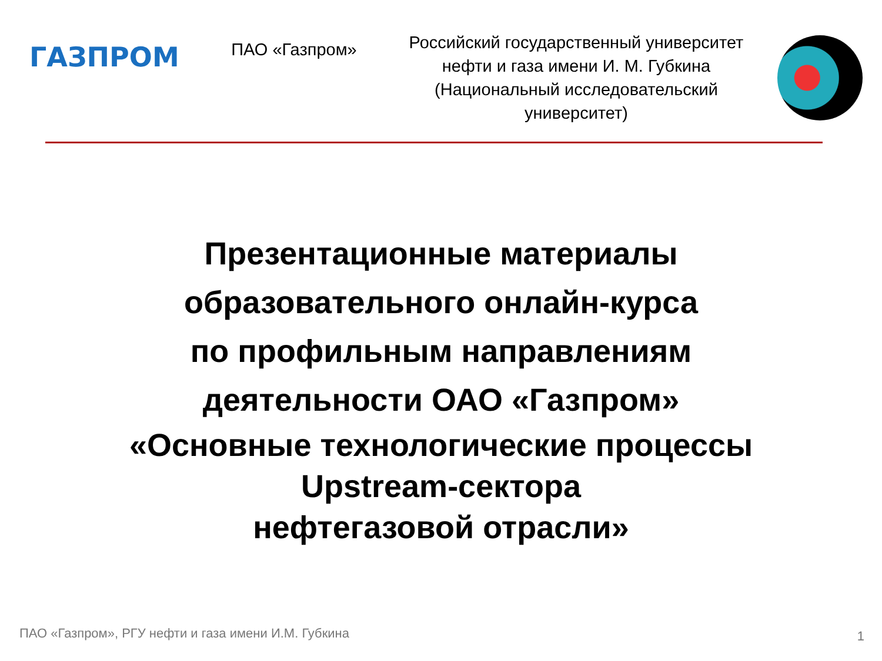ГАЗПРОМ
ПАО «Газпром»
Российский государственный университет нефти и газа имени И. М. Губкина (Национальный исследовательский университет)
Презентационные материалы
образовательного онлайн-курса
по профильным направлениям
деятельности ОАО «Газпром»
«Основные технологические процессы
Upstream-сектора
нефтегазовой отрасли»
ПАО «Газпром», РГУ нефти и газа имени И.М. Губкина
1